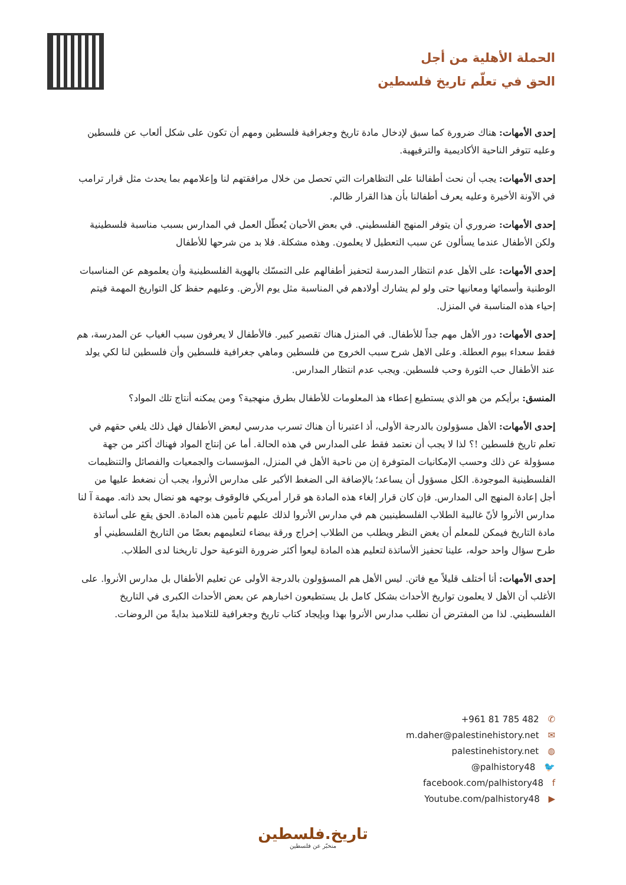الحملة الأهلية من أجل
الحق في تعلّم تاريخ فلسطين
إحدى الأمهات: هناك ضرورة كما سبق لإدخال مادة تاريخ وجغرافية فلسطين ومهم أن تكون على شكل ألعاب عن فلسطين وعليه تتوفر الناحية الأكاديمية والترفيهية.
إحدى الأمهات: يجب أن نحث أطفالنا على التظاهرات التي تحصل من خلال مرافقتهم لنا وإعلامهم بما يحدث مثل قرار ترامب في الآونة الأخيرة وعليه يعرف أطفالنا بأن هذا القرار ظالم.
إحدى الأمهات: ضروري أن يتوفر المنهج الفلسطيني. في بعض الأحيان يُعطّل العمل في المدارس بسبب مناسبة فلسطينية ولكن الأطفال عندما يسألون عن سبب التعطيل لا يعلمون. وهذه مشكلة. فلا بد من شرحها للأطفال
إحدى الأمهات: على الأهل عدم انتظار المدرسة لتحفيز أطفالهم على التمسّك بالهوية الفلسطينية وأن يعلموهم عن المناسبات الوطنية وأسمائها ومعانيها حتى ولو لم يشارك أولادهم في المناسبة مثل يوم الأرض. وعليهم حفظ كل التواريخ المهمة فيتم إحياء هذه المناسبة في المنزل.
إحدى الأمهات: دور الأهل مهم جداً للأطفال. في المنزل هناك تقصير كبير. فالأطفال لا يعرفون سبب الغياب عن المدرسة، هم فقط سعداء بيوم العطلة. وعلى الاهل شرح سبب الخروج من فلسطين وماهي جغرافية فلسطين وأن فلسطين لنا لكي يولد عند الأطفال حب الثورة وحب فلسطين. ويجب عدم انتظار المدارس.
المنسق: برأيكم من هو الذي يستطيع إعطاء هذ المعلومات للأطفال بطرق منهجية؟ ومن يمكنه أنتاج تلك المواد؟
إحدى الأمهات: الأهل مسؤولون بالدرجة الأولى، أذ اعتبرنا أن هناك تسرب مدرسي لبعض الأطفال فهل ذلك يلغي حقهم في تعلم تاريخ فلسطين !؟ لذا لا يجب أن نعتمد فقط على المدارس في هذه الحالة. أما عن إنتاج المواد فهناك أكثر من جهة مسؤولة عن ذلك وحسب الإمكانيات المتوفرة إن من ناحية الأهل في المنزل، المؤسسات والجمعيات والفصائل والتنظيمات الفلسطينية الموجودة. الكل مسؤول أن يساعد؛ بالإضافة الى الضغط الأكبر على مدارس الأنروا، يجب أن نضغط عليها من أجل إعادة المنهج الى المدارس. فإن كان قرار إلغاء هذه المادة هو قرار أمريكي فالوقوف بوجهه هو نضال بحد ذاته. مهمة آ لنا مدارس الأنروا لأنّ غالبية الطلاب الفلسطينيين هم في مدارس الأنروا لذلك عليهم تأمين هذه المادة. الحق يقع على أساتذة مادة التاريخ فيمكن للمعلم أن يغض النظر ويطلب من الطلاب إخراج ورقة بيضاء لتعليمهم بعضًا من التاريخ الفلسطيني أو طرح سؤال واحد حوله، علينا تحفيز الأساتذة لتعليم هذه المادة ليعوا أكثر ضرورة التوعية حول تاريخنا لدى الطلاب.
إحدى الأمهات: أنا أختلف قليلاً مع فاتن. ليس الأهل هم المسؤولون بالدرجة الأولى عن تعليم الأطفال بل مدارس الأنروا. على الأغلب أن الأهل لا يعلمون تواريخ الأحداث بشكل كامل بل يستطيعون اخبارهم عن بعض الأحداث الكبرى في التاريخ الفلسطيني. لذا من المفترض أن نطلب مدارس الأنروا بهذا وبإيجاد كتاب تاريخ وجغرافية للتلاميذ بدايةً من الروضات.
+961 81 785 482 ✆
m.daher@palestinehistory.net ✉
palestinehistory.net ◍
@palhistory48 🐦
facebook.com/palhistory48 f
Youtube.com/palhistory48 ▶
تاريخ.فلسطين
منخبّر عن فلسطين